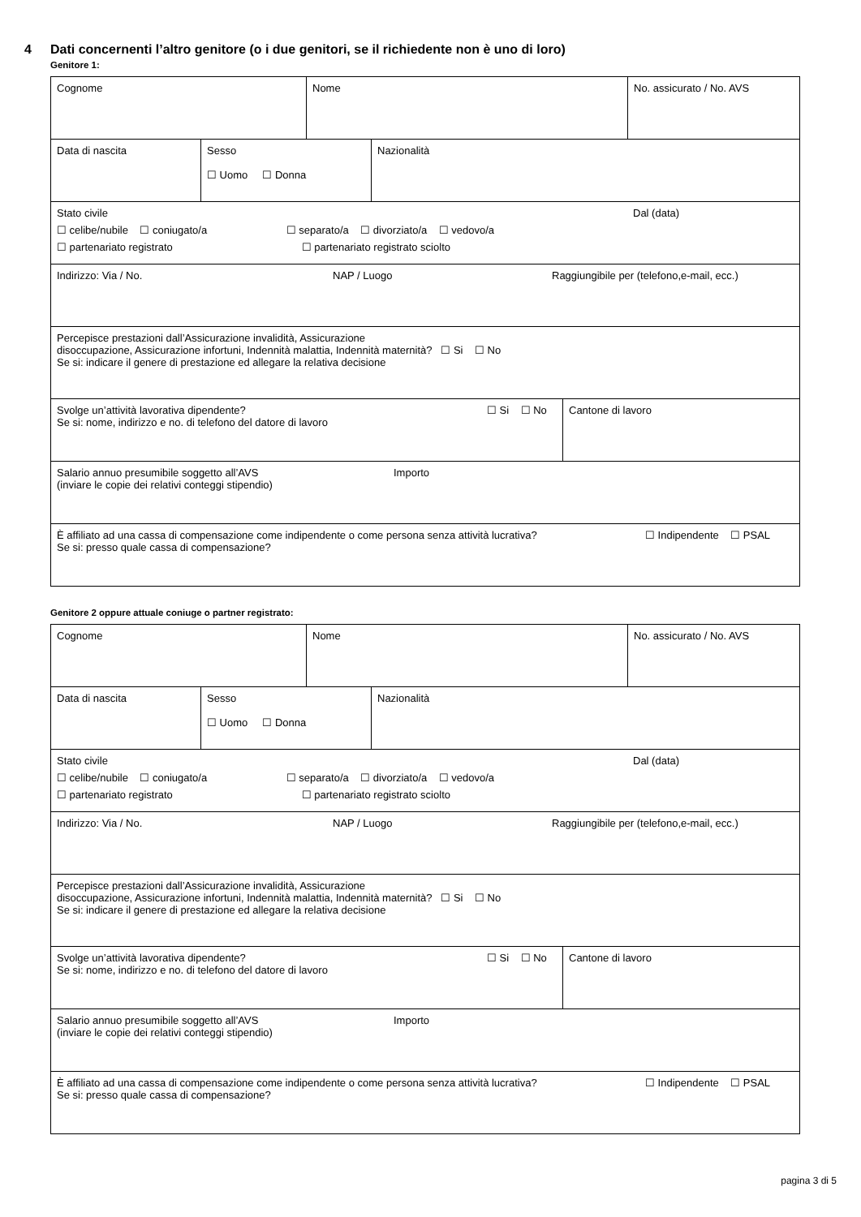4 Dati concernenti l’altro genitore (o i due genitori, se il richiedente non è uno di loro)
Genitore 1:
Cognome Nome No. assicurato / No. AVS
Data di nascita Sesso
☐ Uomo ☐ Donna
Nazionalità
Stato civile Dal (data)
☐ celibe/nubile ☐ coniugato/a ☐ separato/a ☐ divorziato/a ☐ vedovo/a
☐ partenariato registrato ☐ partenariato registrato sciolto
Indirizzo: Via / No. NAP / Luogo Raggiungibile per (telefono,e-mail, ecc.)
Percepisce prestazioni dall’Assicurazione invalidità, Assicurazione
disoccupazione, Assicurazione infortuni, Indennità malattia, Indennità maternità? ☐ Si ☐ No
Se si: indicare il genere di prestazione ed allegare la relativa decisione
Svolge un’attività lavorativa dipendente? ☐ Si ☐ No
Se si: nome, indirizzo e no. di telefono del datore di lavoro
Cantone di lavoro
Salario annuo presumibile soggetto all’AVS Importo
(inviare le copie dei relativi conteggi stipendio)
È affiliato ad una cassa di compensazione come indipendente o come persona senza attività lucrativa? ☐ Indipendente ☐ PSAL
Se si: presso quale cassa di compensazione?
Genitore 2 oppure attuale coniuge o partner registrato:
Cognome Nome No. assicurato / No. AVS
Data di nascita Sesso
☐ Uomo ☐ Donna
Nazionalità
Stato civile Dal (data)
☐ celibe/nubile ☐ coniugato/a ☐ separato/a ☐ divorziato/a ☐ vedovo/a
☐ partenariato registrato ☐ partenariato registrato sciolto
Indirizzo: Via / No. NAP / Luogo Raggiungibile per (telefono,e-mail, ecc.)
Percepisce prestazioni dall’Assicurazione invalidità, Assicurazione
disoccupazione, Assicurazione infortuni, Indennità malattia, Indennità maternità? ☐ Si ☐ No
Se si: indicare il genere di prestazione ed allegare la relativa decisione
Svolge un’attività lavorativa dipendente? ☐ Si ☐ No
Se si: nome, indirizzo e no. di telefono del datore di lavoro
Cantone di lavoro
Salario annuo presumibile soggetto all’AVS Importo
(inviare le copie dei relativi conteggi stipendio)
È affiliato ad una cassa di compensazione come indipendente o come persona senza attività lucrativa? ☐ Indipendente ☐ PSAL
Se si: presso quale cassa di compensazione?
pagina 3 di 5